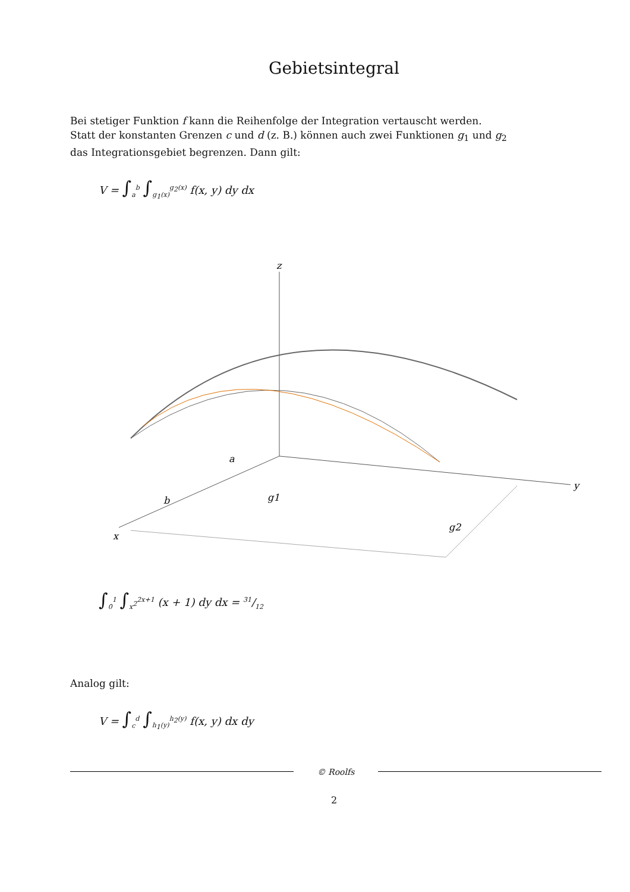Gebietsintegral
Bei stetiger Funktion f kann die Reihenfolge der Integration vertauscht werden.
Statt der konstanten Grenzen c und d (z. B.) können auch zwei Funktionen g<sub>1</sub> und g<sub>2</sub>
das Integrationsgebiet begrenzen. Dann gilt:
V = ∫<sub>a</sub><sup>b</sup> ∫<sub>g<sub>1</sub>(x)</sub><sup>g<sub>2</sub>(x)</sup> f(x, y) dy dx
z
x
y
a
b
g1
g2
∫<sub>0</sub><sup>1</sup> ∫<sub>x<sup>2</sup></sub><sup>2x+1</sup> (x + 1) dy dx = 31/12
Analog gilt:
V = ∫<sub>c</sub><sup>d</sup> ∫<sub>h<sub>1</sub>(y)</sub><sup>h<sub>2</sub>(y)</sup> f(x, y) dx dy
© Roolfs
2